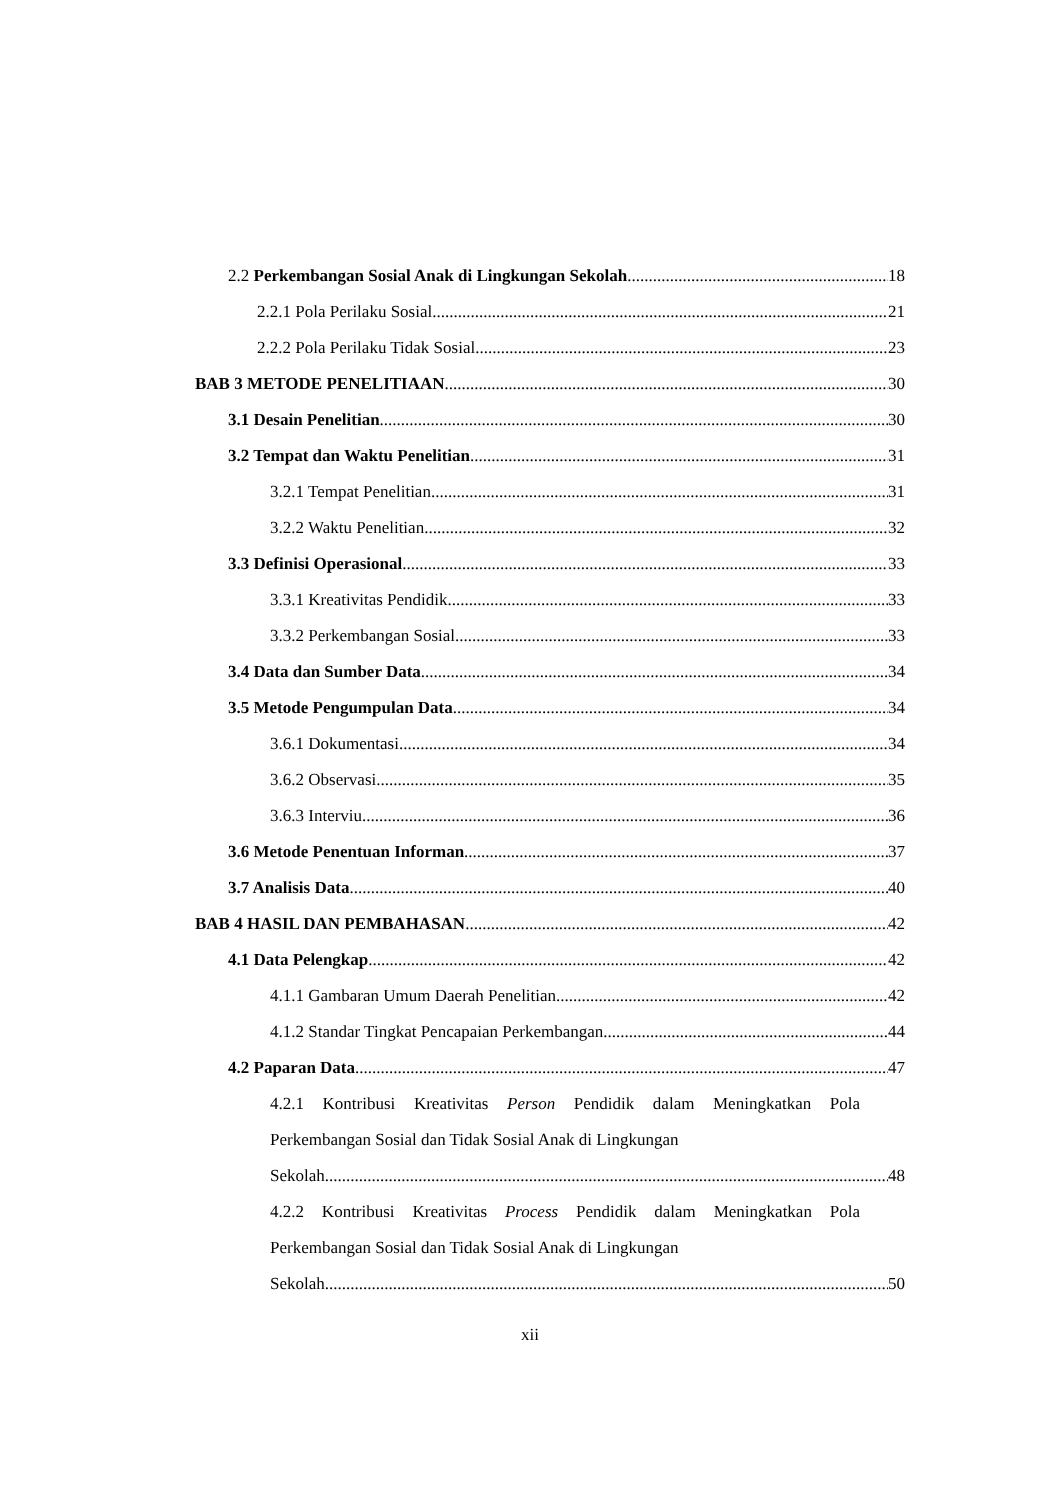2.2 Perkembangan Sosial Anak di Lingkungan Sekolah 18
2.2.1 Pola Perilaku Sosial 21
2.2.2 Pola Perilaku Tidak Sosial 23
BAB 3 METODE PENELITIAAN 30
3.1 Desain Penelitian 30
3.2 Tempat dan Waktu Penelitian 31
3.2.1 Tempat Penelitian 31
3.2.2 Waktu Penelitian 32
3.3 Definisi Operasional 33
3.3.1 Kreativitas Pendidik 33
3.3.2 Perkembangan Sosial 33
3.4 Data dan Sumber Data 34
3.5 Metode Pengumpulan Data 34
3.6.1 Dokumentasi 34
3.6.2 Observasi 35
3.6.3 Interviu 36
3.6 Metode Penentuan Informan 37
3.7 Analisis Data 40
BAB 4 HASIL DAN PEMBAHASAN 42
4.1 Data Pelengkap 42
4.1.1 Gambaran Umum Daerah Penelitian 42
4.1.2 Standar Tingkat Pencapaian Perkembangan 44
4.2 Paparan Data 47
4.2.1 Kontribusi Kreativitas Person Pendidik dalam Meningkatkan Pola Perkembangan Sosial dan Tidak Sosial Anak di Lingkungan
Sekolah 48
4.2.2 Kontribusi Kreativitas Process Pendidik dalam Meningkatkan Pola Perkembangan Sosial dan Tidak Sosial Anak di Lingkungan
Sekolah 50
xii